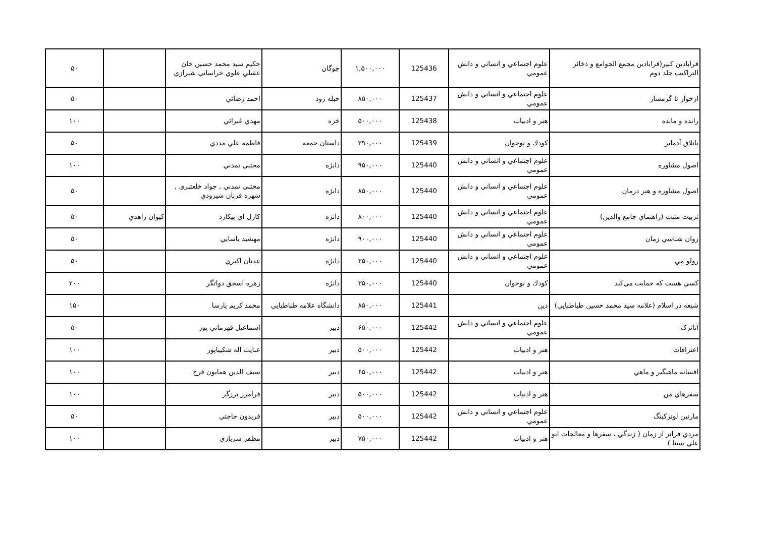| قرابادين كبير(قرابادين مجمع الجوامع و ذخائر التراكيب جلد دوم | علوم اجتماعي و انساني و دانش عمومي | 125436 | ۱,۵۰۰,۰۰۰ | چوگان | حكيم سيد محمد حسين خان عقيلي علوي خراساني شيرازي | | ۵۰ |
| ازخوار تا گرمسار | علوم اجتماعي و انساني و دانش عمومي | 125437 | ۸۵۰,۰۰۰ | حبله رود | احمد رضائي | | ۵۰ |
| رانده و مانده | هنر و ادبيات | 125438 | ۵۰۰,۰۰۰ | خزه | مهدي غبرائي | | ۱۰۰ |
| باتلاق آدماير | كودك و نوجوان | 125439 | ۳۹۰,۰۰۰ | داستان جمعه | فاطمه علي مددي | | ۵۰ |
| اصول مشاوره | علوم اجتماعي و انساني و دانش عمومي | 125440 | ۹۵۰,۰۰۰ | دانژه | مجتبي تمدني | | ۱۰۰ |
| اصول مشاوره و هنر درمان | علوم اجتماعي و انساني و دانش عمومي | 125440 | ۸۵۰,۰۰۰ | دانژه | مجتبي تمدني , جواد خلعتبري , شهره قربان شيرودي | | ۵۰ |
| تربيت مثبت (راهنماي جامع والدين) | علوم اجتماعي و انساني و دانش عمومي | 125440 | ۸۰۰,۰۰۰ | دانژه | كارل اي پيكارد | كيوان زاهدي | ۵۰ |
| روان شناسي زمان | علوم اجتماعي و انساني و دانش عمومي | 125440 | ۹۰۰,۰۰۰ | دانژه | مهشيد ياسايي | | ۵۰ |
| رولو مي | علوم اجتماعي و انساني و دانش عمومي | 125440 | ۳۵۰,۰۰۰ | دانژه | عدنان اكبري | | ۵۰ |
| كسي هست كه حمايت مي‌كند | كودك و نوجوان | 125440 | ۳۵۰,۰۰۰ | دانژه | زهره اسحق دواتگر | | ۲۰۰ |
| شيعه در اسلام (علامه سيد محمد حسين طباطبايي) | دين | 125441 | ۸۵۰,۰۰۰ | دانشگاه علامه طباطبايي | محمد كريم پارسا | | ۱۵۰ |
| آتاترک | علوم اجتماعي و انساني و دانش عمومي | 125442 | ۶۵۰,۰۰۰ | دبير | اسماعيل قهرماني پور | | ۵۰ |
| اعترافات | هنر و ادبيات | 125442 | ۵۰۰,۰۰۰ | دبير | عنايت اله شكيباپور | | ۱۰۰ |
| افسانه ماهيگير و ماهي | هنر و ادبيات | 125442 | ۶۵۰,۰۰۰ | دبير | سيف الدين همايون فرخ | | ۱۰۰ |
| سفرهاي من | هنر و ادبيات | 125442 | ۵۰۰,۰۰۰ | دبير | فرامرز برزگر | | ۱۰۰ |
| مارتين لوتركينگ | علوم اجتماعي و انساني و دانش عمومي | 125442 | ۵۰۰,۰۰۰ | دبير | فريدون حاجتي | | ۵۰ |
| مردي فراتر از زمان ( زندگي ، سفرها و معالجات ابو علي سينا ) | هنر و ادبيات | 125442 | ۷۵۰,۰۰۰ | دبير | مظفر سربازي | | ۱۰۰ |